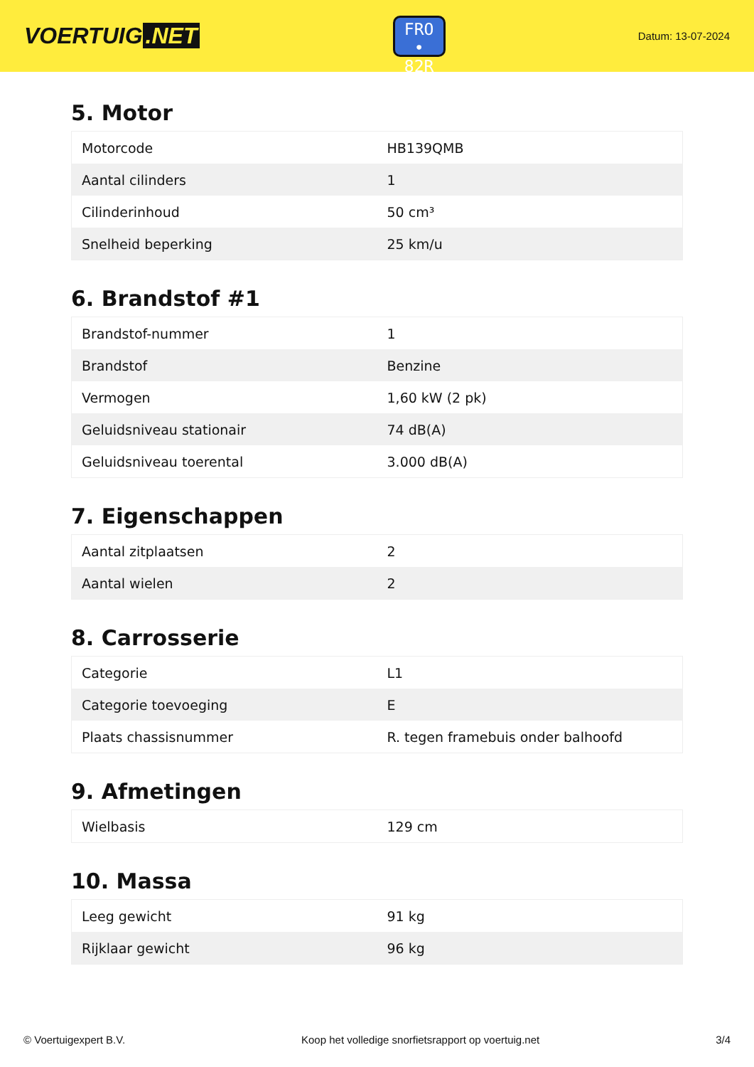VOERTUIG.NET
FRO
• 82R
Datum: 13-07-2024
5. Motor
| Motorcode | HB139QMB |
| Aantal cilinders | 1 |
| Cilinderinhoud | 50 cm³ |
| Snelheid beperking | 25 km/u |
6. Brandstof #1
| Brandstof-nummer | 1 |
| Brandstof | Benzine |
| Vermogen | 1,60 kW (2 pk) |
| Geluidsniveau stationair | 74 dB(A) |
| Geluidsniveau toerental | 3.000 dB(A) |
7. Eigenschappen
| Aantal zitplaatsen | 2 |
| Aantal wielen | 2 |
8. Carrosserie
| Categorie | L1 |
| Categorie toevoeging | E |
| Plaats chassisnummer | R. tegen framebuis onder balhoofd |
9. Afmetingen
| Wielbasis | 129 cm |
10. Massa
| Leeg gewicht | 91 kg |
| Rijklaar gewicht | 96 kg |
© Voertuigexpert B.V. Koop het volledige snorfietsrapport op voertuig.net 3/4